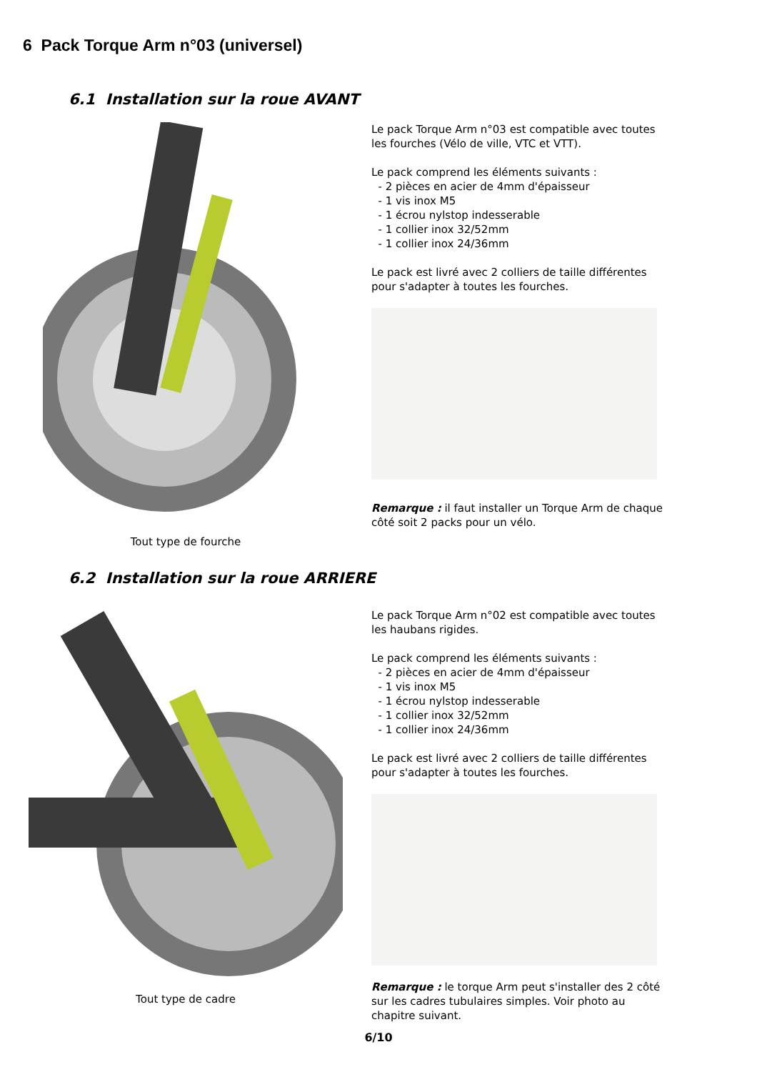6 Pack Torque Arm n°03 (universel)
6.1 Installation sur la roue AVANT
Tout type de fourche
Le pack Torque Arm n°03 est compatible avec toutes les fourches (Vélo de ville, VTC et VTT).
Le pack comprend les éléments suivants :
- 2 pièces en acier de 4mm d'épaisseur
- 1 vis inox M5
- 1 écrou nylstop indesserable
- 1 collier inox 32/52mm
- 1 collier inox 24/36mm
Le pack est livré avec 2 colliers de taille différentes pour s'adapter à toutes les fourches.
Remarque : il faut installer un Torque Arm de chaque côté soit 2 packs pour un vélo.
6.2 Installation sur la roue ARRIERE
Tout type de cadre
Le pack Torque Arm n°02 est compatible avec toutes les haubans rigides.
Le pack comprend les éléments suivants :
- 2 pièces en acier de 4mm d'épaisseur
- 1 vis inox M5
- 1 écrou nylstop indesserable
- 1 collier inox 32/52mm
- 1 collier inox 24/36mm
Le pack est livré avec 2 colliers de taille différentes pour s'adapter à toutes les fourches.
Remarque : le torque Arm peut s'installer des 2 côté sur les cadres tubulaires simples. Voir photo au chapitre suivant.
6/10